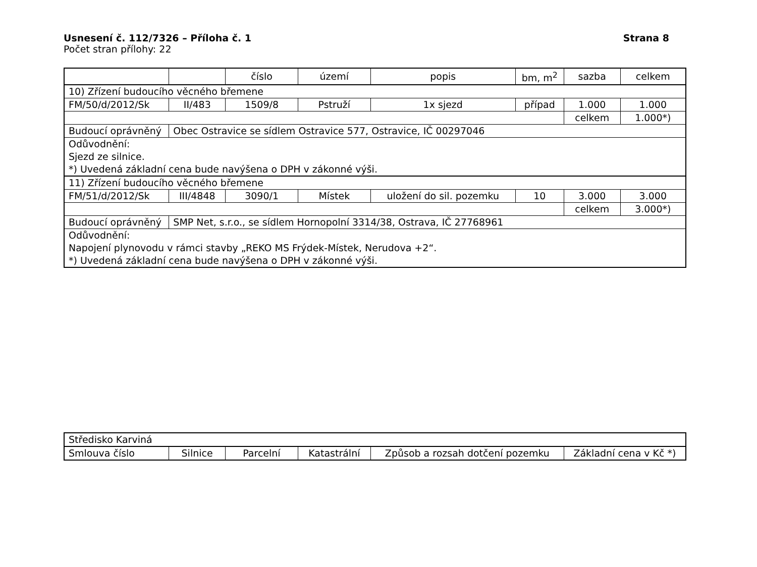Usnesení č. 112/7326 – Příloha č. 1 Strana 8
Počet stran přílohy: 22
| | | číslo | území | popis | bm, m<sup>2</sup> | sazba | celkem |
| 10) Zřízení budoucího věcného břemene | | | | | | | |
| FM/50/d/2012/Sk | II/483 | 1509/8 | Pstruží | 1x sjezd | případ | 1.000 | 1.000 |
| | | | | | | celkem | 1.000*) |
| Budoucí oprávněný | Obec Ostravice se sídlem Ostravice 577, Ostravice, IČ 00297046 | | | | | | |
| Odůvodnění: Sjezd ze silnice. *) Uvedená základní cena bude navýšena o DPH v zákonné výši. | | | | | | | |
| 11) Zřízení budoucího věcného břemene | | | | | | | |
| FM/51/d/2012/Sk | III/4848 | 3090/1 | Místek | uložení do sil. pozemku | 10 | 3.000 | 3.000 |
| | | | | | | celkem | 3.000*) |
| Budoucí oprávněný | SMP Net, s.r.o., se sídlem Hornopolní 3314/38, Ostrava, IČ 27768961 | | | | | | |
| Odůvodnění: Napojení plynovodu v rámci stavby „REKO MS Frýdek-Místek, Nerudova +2“. *) Uvedená základní cena bude navýšena o DPH v zákonné výši. | | | | | | | |
| Středisko Karviná | | | | | |
| Smlouva číslo | Silnice | Parcelní | Katastrální | Způsob a rozsah dotčení pozemku | Základní cena v Kč *) |